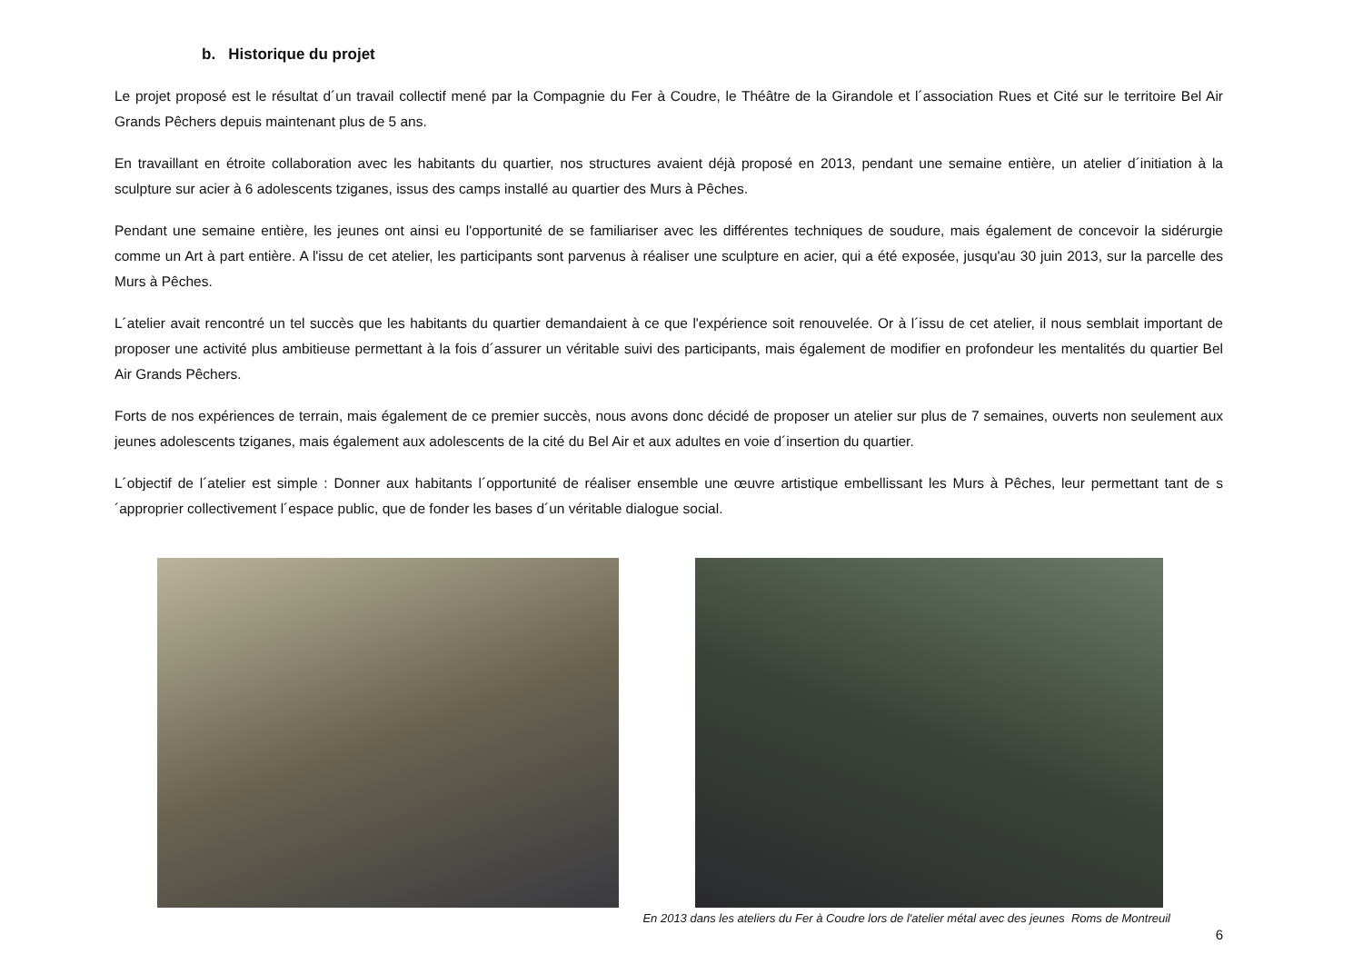b. Historique du projet
Le projet proposé est le résultat d´un travail collectif mené par la Compagnie du Fer à Coudre, le Théâtre de la Girandole et l´association Rues et Cité sur le territoire Bel Air Grands Pêchers depuis maintenant plus de 5 ans.
En travaillant en étroite collaboration avec les habitants du quartier, nos structures avaient déjà proposé en 2013, pendant une semaine entière, un atelier d´initiation à la sculpture sur acier à 6 adolescents tziganes, issus des camps installé au quartier des Murs à Pêches.
Pendant une semaine entière, les jeunes ont ainsi eu l'opportunité de se familiariser avec les différentes techniques de soudure, mais également de concevoir la sidérurgie comme un Art à part entière. A l'issu de cet atelier, les participants sont parvenus à réaliser une sculpture en acier, qui a été exposée, jusqu'au 30 juin 2013, sur la parcelle des Murs à Pêches.
L´atelier avait rencontré un tel succès que les habitants du quartier demandaient à ce que l'expérience soit renouvelée. Or à l´issu de cet atelier, il nous semblait important de proposer une activité plus ambitieuse permettant à la fois d´assurer un véritable suivi des participants, mais également de modifier en profondeur les mentalités du quartier Bel Air Grands Pêchers.
Forts de nos expériences de terrain, mais également de ce premier succès, nous avons donc décidé de proposer un atelier sur plus de 7 semaines, ouverts non seulement aux jeunes adolescents tziganes, mais également aux adolescents de la cité du Bel Air et aux adultes en voie d´insertion du quartier.
L´objectif de l´atelier est simple : Donner aux habitants l´opportunité de réaliser ensemble une œuvre artistique embellissant les Murs à Pêches, leur permettant tant de s´approprier collectivement l´espace public, que de fonder les bases d´un véritable dialogue social.
En 2013 dans les ateliers du Fer à Coudre lors de l'atelier métal avec des jeunes Roms de Montreuil
6